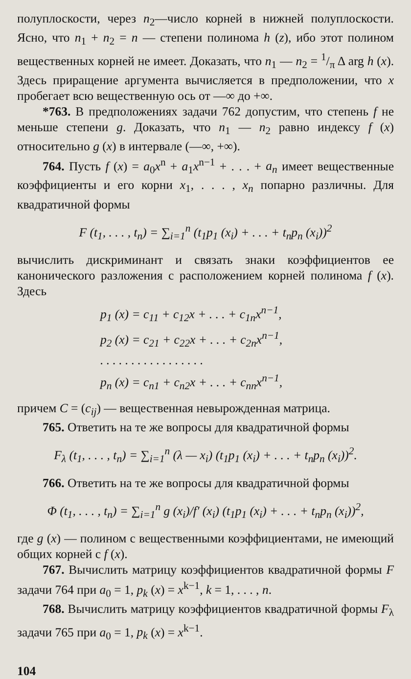полуплоскости, через n<sub>2</sub>—число корней в нижней полуплоскости. Ясно, что n<sub>1</sub> + n<sub>2</sub> = n — степени полинома h (z), ибо этот полином вещественных корней не имеет. Доказать, что n<sub>1</sub> — n<sub>2</sub> = 1/π Δ arg h (x). Здесь приращение аргумента вычисляется в предположении, что x пробегает всю вещественную ось от —∞ до +∞.
*763. В предположениях задачи 762 допустим, что степень f не меньше степени g. Доказать, что n<sub>1</sub> — n<sub>2</sub> равно индексу f (x) относительно g (x) в интервале (—∞, +∞).
764. Пусть f (x) = a<sub>0</sub>x<sup>n</sup> + a<sub>1</sub>x<sup>n−1</sup> + . . . + a<sub>n</sub> имеет вещественные коэффициенты и его корни x<sub>1</sub>, . . . , x<sub>n</sub> попарно различны. Для квадратичной формы
F (t<sub>1</sub>, . . . , t<sub>n</sub>) = ∑<sub>i=1</sub><sup>n</sup> (t<sub>1</sub>p<sub>1</sub> (x<sub>i</sub>) + . . . + t<sub>n</sub>p<sub>n</sub> (x<sub>i</sub>))<sup>2</sup>
вычислить дискриминант и связать знаки коэффициентов ее канонического разложения с расположением корней полинома f (x). Здесь
p<sub>1</sub> (x) = c<sub>11</sub> + c<sub>12</sub>x + . . . + c<sub>1n</sub>x<sup>n−1</sup>,
p<sub>2</sub> (x) = c<sub>21</sub> + c<sub>22</sub>x + . . . + c<sub>2n</sub>x<sup>n−1</sup>,
. . . . . . . . . . . . . . . . .
p<sub>n</sub> (x) = c<sub>n1</sub> + c<sub>n2</sub>x + . . . + c<sub>nn</sub>x<sup>n−1</sup>,
причем C = (c<sub>ij</sub>) — вещественная невырожденная матрица.
765. Ответить на те же вопросы для квадратичной формы
F<sub>λ</sub> (t<sub>1</sub>, . . . , t<sub>n</sub>) = ∑<sub>i=1</sub><sup>n</sup> (λ — x<sub>i</sub>) (t<sub>1</sub>p<sub>1</sub> (x<sub>i</sub>) + . . . + t<sub>n</sub>p<sub>n</sub> (x<sub>i</sub>))<sup>2</sup>.
766. Ответить на те же вопросы для квадратичной формы
Φ (t<sub>1</sub>, . . . , t<sub>n</sub>) = ∑<sub>i=1</sub><sup>n</sup> g (x<sub>i</sub>)/f′ (x<sub>i</sub>) (t<sub>1</sub>p<sub>1</sub> (x<sub>i</sub>) + . . . + t<sub>n</sub>p<sub>n</sub> (x<sub>i</sub>))<sup>2</sup>,
где g (x) — полином с вещественными коэффициентами, не имеющий общих корней с f (x).
767. Вычислить матрицу коэффициентов квадратичной формы F задачи 764 при a<sub>0</sub> = 1, p<sub>k</sub> (x) = x<sup>k−1</sup>, k = 1, . . . , n.
768. Вычислить матрицу коэффициентов квадратичной формы F<sub>λ</sub> задачи 765 при a<sub>0</sub> = 1, p<sub>k</sub> (x) = x<sup>k−1</sup>.
104